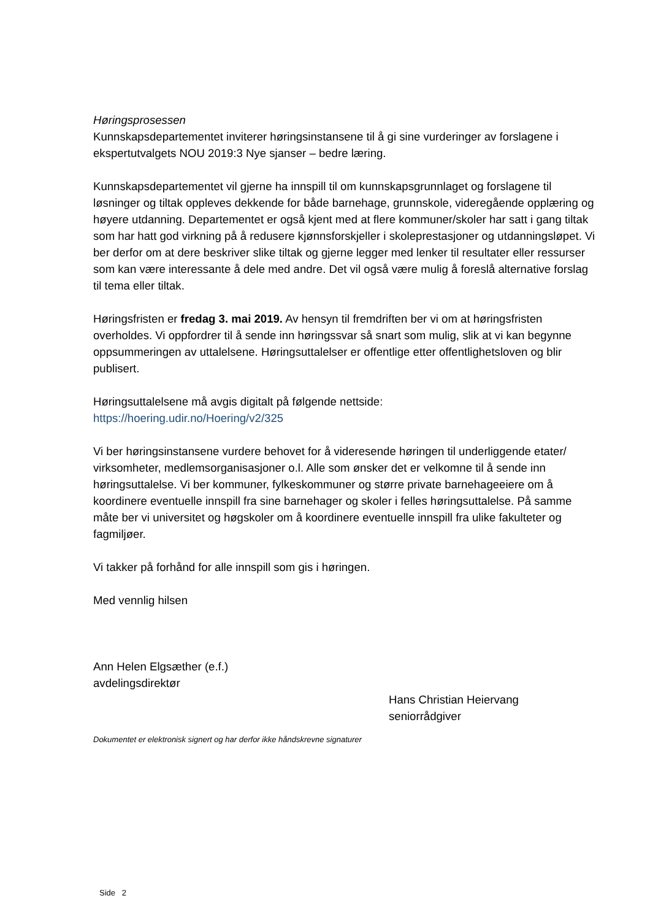Høringsprosessen
Kunnskapsdepartementet inviterer høringsinstansene til å gi sine vurderinger av forslagene i ekspertutvalgets NOU 2019:3 Nye sjanser – bedre læring.
Kunnskapsdepartementet vil gjerne ha innspill til om kunnskapsgrunnlaget og forslagene til løsninger og tiltak oppleves dekkende for både barnehage, grunnskole, videregående opplæring og høyere utdanning. Departementet er også kjent med at flere kommuner/skoler har satt i gang tiltak som har hatt god virkning på å redusere kjønnsforskjeller i skoleprestasjoner og utdanningsløpet. Vi ber derfor om at dere beskriver slike tiltak og gjerne legger med lenker til resultater eller ressurser som kan være interessante å dele med andre. Det vil også være mulig å foreslå alternative forslag til tema eller tiltak.
Høringsfristen er fredag 3. mai 2019. Av hensyn til fremdriften ber vi om at høringsfristen overholdes. Vi oppfordrer til å sende inn høringssvar så snart som mulig, slik at vi kan begynne oppsummeringen av uttalelsene. Høringsuttalelser er offentlige etter offentlighetsloven og blir publisert.
Høringsuttalelsene må avgis digitalt på følgende nettside:
https://hoering.udir.no/Hoering/v2/325
Vi ber høringsinstansene vurdere behovet for å videresende høringen til underliggende etater/ virksomheter, medlemsorganisasjoner o.l. Alle som ønsker det er velkomne til å sende inn høringsuttalelse. Vi ber kommuner, fylkeskommuner og større private barnehageeiere om å koordinere eventuelle innspill fra sine barnehager og skoler i felles høringsuttalelse. På samme måte ber vi universitet og høgskoler om å koordinere eventuelle innspill fra ulike fakulteter og fagmiljøer.
Vi takker på forhånd for alle innspill som gis i høringen.
Med vennlig hilsen
Ann Helen Elgsæther (e.f.)
avdelingsdirektør
Hans Christian Heiervang
seniorrådgiver
Dokumentet er elektronisk signert og har derfor ikke håndskrevne signaturer
Side 2